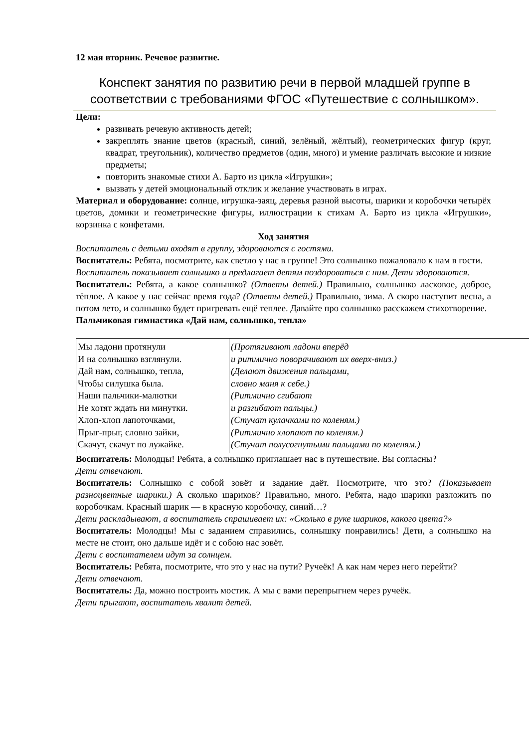12 мая вторник. Речевое развитие.
Конспект занятия по развитию речи в первой младшей группе в соответствии с требованиями ФГОС «Путешествие с солнышком».
Цели:
развивать речевую активность детей;
закреплять знание цветов (красный, синий, зелёный, жёлтый), геометрических фигур (круг, квадрат, треугольник), количество предметов (один, много) и умение различать высокие и низкие предметы;
повторить знакомые стихи А. Барто из цикла «Игрушки»;
вызвать у детей эмоциональный отклик и желание участвовать в играх.
Материал и оборудование: солнце, игрушка-заяц, деревья разной высоты, шарики и коробочки четырёх цветов, домики и геометрические фигуры, иллюстрации к стихам А. Барто из цикла «Игрушки», корзинка с конфетами.
Ход занятия
Воспитатель с детьми входят в группу, здороваются с гостями.
Воспитатель: Ребята, посмотрите, как светло у нас в группе! Это солнышко пожаловало к нам в гости.
Воспитатель показывает солнышко и предлагает детям поздороваться с ним. Дети здороваются.
Воспитатель: Ребята, а какое солнышко? (Ответы детей.) Правильно, солнышко ласковое, доброе, тёплое. А какое у нас сейчас время года? (Ответы детей.) Правильно, зима. А скоро наступит весна, а потом лето, и солнышко будет пригревать ещё теплее. Давайте про солнышко расскажем стихотворение.
Пальчиковая гимнастика «Дай нам, солнышко, тепла»
| Мы ладони протянули И на солнышко взглянули. Дай нам, солнышко, тепла, Чтобы силушка была. Наши пальчики-малютки Не хотят ждать ни минутки. Хлоп-хлоп лапоточками, Прыг-прыг, словно зайки, Скачут, скачут по лужайке. | (Протягивают ладони вперёд и ритмично поворачивают их вверх-вниз.) (Делают движения пальцами, словно маня к себе.) (Ритмично сгибают и разгибают пальцы.) (Стучат кулачками по коленям.) (Ритмично хлопают по коленям.) (Стучат полусогнутыми пальцами по коленям.) |
Воспитатель: Молодцы! Ребята, а солнышко приглашает нас в путешествие. Вы согласны?
Дети отвечают.
Воспитатель: Солнышко с собой зовёт и задание даёт. Посмотрите, что это? (Показывает разноцветные шарики.) А сколько шариков? Правильно, много. Ребята, надо шарики разложить по коробочкам. Красный шарик — в красную коробочку, синий…?
Дети раскладывают, а воспитатель спрашивает их: «Сколько в руке шариков, какого цвета?»
Воспитатель: Молодцы! Мы с заданием справились, солнышку понравились! Дети, а солнышко на месте не стоит, оно дальше идёт и с собою нас зовёт.
Дети с воспитателем идут за солнцем.
Воспитатель: Ребята, посмотрите, что это у нас на пути? Ручеёк! А как нам через него перейти?
Дети отвечают.
Воспитатель: Да, можно построить мостик. А мы с вами перепрыгнем через ручеёк.
Дети прыгают, воспитатель хвалит детей.